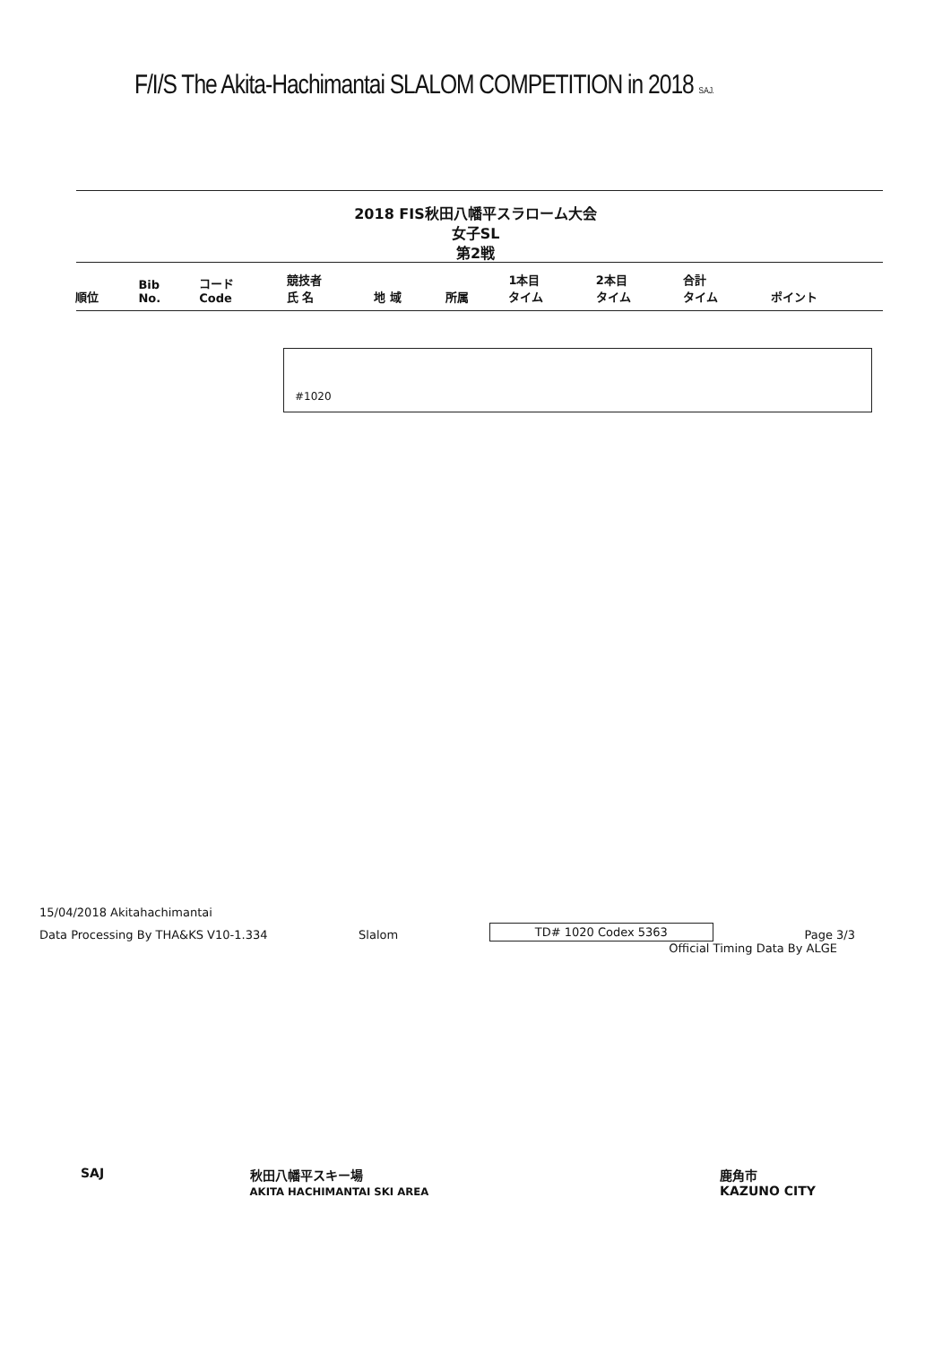F/I/S The Akita-Hachimantai SLALOM COMPETITION in 2018 S.A.J.
2018 FIS秋田八幡平スラローム大会
女子SL
第2戦
| 順位 | Bib No. | コード Code | 競技者 氏 名 | 地 域 | 所属 | 1本目 タイム | 2本目 タイム | 合計 タイム | ポイント |
| --- | --- | --- | --- | --- | --- | --- | --- | --- | --- |
#1020
15/04/2018 Akitahachimantai
Data Processing By THA&KS V10-1.334 Slalom TD# 1020 Codex 5363 Page 3/3
Official Timing Data By ALGE
SAJ 秋田八幡平スキー場
AKITA HACHIMANTAI SKI AREA 鹿角市
KAZUNO CITY